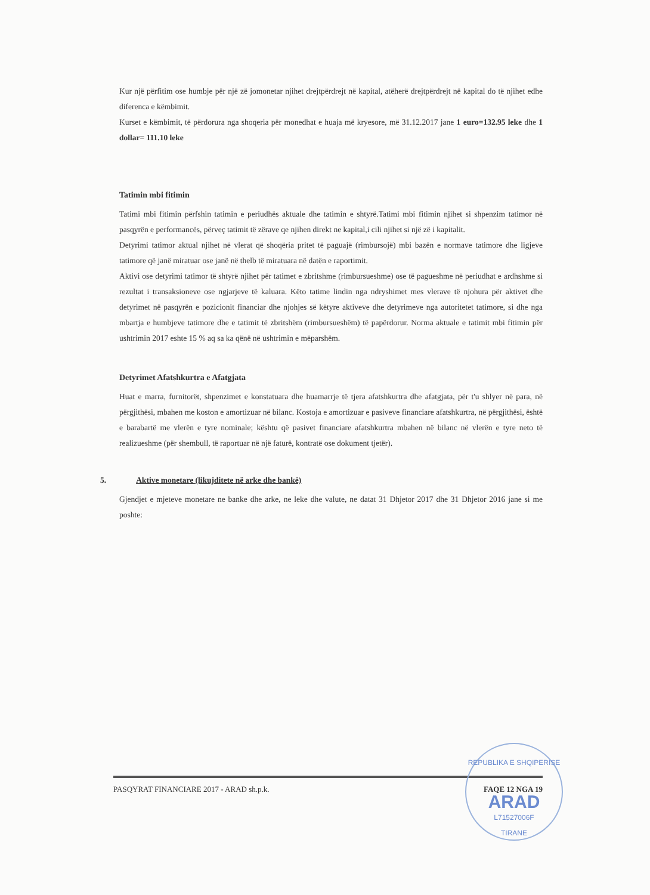Kur një përfitim ose humbje për një zë jomonetar njihet drejtpërdrejt në kapital, atëherë drejtpërdrejt në kapital do të njihet edhe diferenca e këmbimit.
Kurset e këmbimit, të përdorura nga shoqeria për monedhat e huaja më kryesore, më 31.12.2017 jane 1 euro=132.95 leke dhe 1 dollar= 111.10 leke
Tatimin mbi fitimin
Tatimi mbi fitimin përfshin tatimin e periudhës aktuale dhe tatimin e shtyrë.Tatimi mbi fitimin njihet si shpenzim tatimor në pasqyrën e performancës, përveç tatimit të zërave qe njihen direkt ne kapital,i cili njihet si një zë i kapitalit.
Detyrimi tatimor aktual njihet në vlerat që shoqëria pritet të paguajë (rimbursojë) mbi bazën e normave tatimore dhe ligjeve tatimore që janë miratuar ose janë në thelb të miratuara në datën e raportimit.
Aktivi ose detyrimi tatimor të shtyrë njihet për tatimet e zbritshme (rimbursueshme) ose të pagueshme në periudhat e ardhshme si rezultat i transaksioneve ose ngjarjeve të kaluara. Këto tatime lindin nga ndryshimet mes vlerave të njohura për aktivet dhe detyrimet në pasqyrën e pozicionit financiar dhe njohjes së këtyre aktiveve dhe detyrimeve nga autoritetet tatimore, si dhe nga mbartja e humbjeve tatimore dhe e tatimit të zbritshëm (rimbursueshëm) të papërdorur. Norma aktuale e tatimit mbi fitimin për ushtrimin 2017 eshte 15 % aq sa ka qënë në ushtrimin e mëparshëm.
Detyrimet Afatshkurtra e Afatgjata
Huat e marra, furnitorët, shpenzimet e konstatuara dhe huamarrje të tjera afatshkurtra dhe afatgjata, për t'u shlyer në para, në përgjithësi, mbahen me koston e amortizuar në bilanc. Kostoja e amortizuar e pasiveve financiare afatshkurtra, në përgjithësi, është e barabartë me vlerën e tyre nominale; kështu që pasivet financiare afatshkurtra mbahen në bilanc në vlerën e tyre neto të realizueshme (për shembull, të raportuar në një faturë, kontratë ose dokument tjetër).
5. Aktive monetare (likujditete në arke dhe bankë)
Gjendjet e mjeteve monetare ne banke dhe arke, ne leke dhe valute, ne datat 31 Dhjetor 2017 dhe 31 Dhjetor 2016 jane si me poshte:
PASQYRAT FINANCIARE 2017 - ARAD sh.p.k. FAQE 12 NGA 19
REPUBLIKA E SHQIPERISE
ARAD
L71527006F
TIRANE